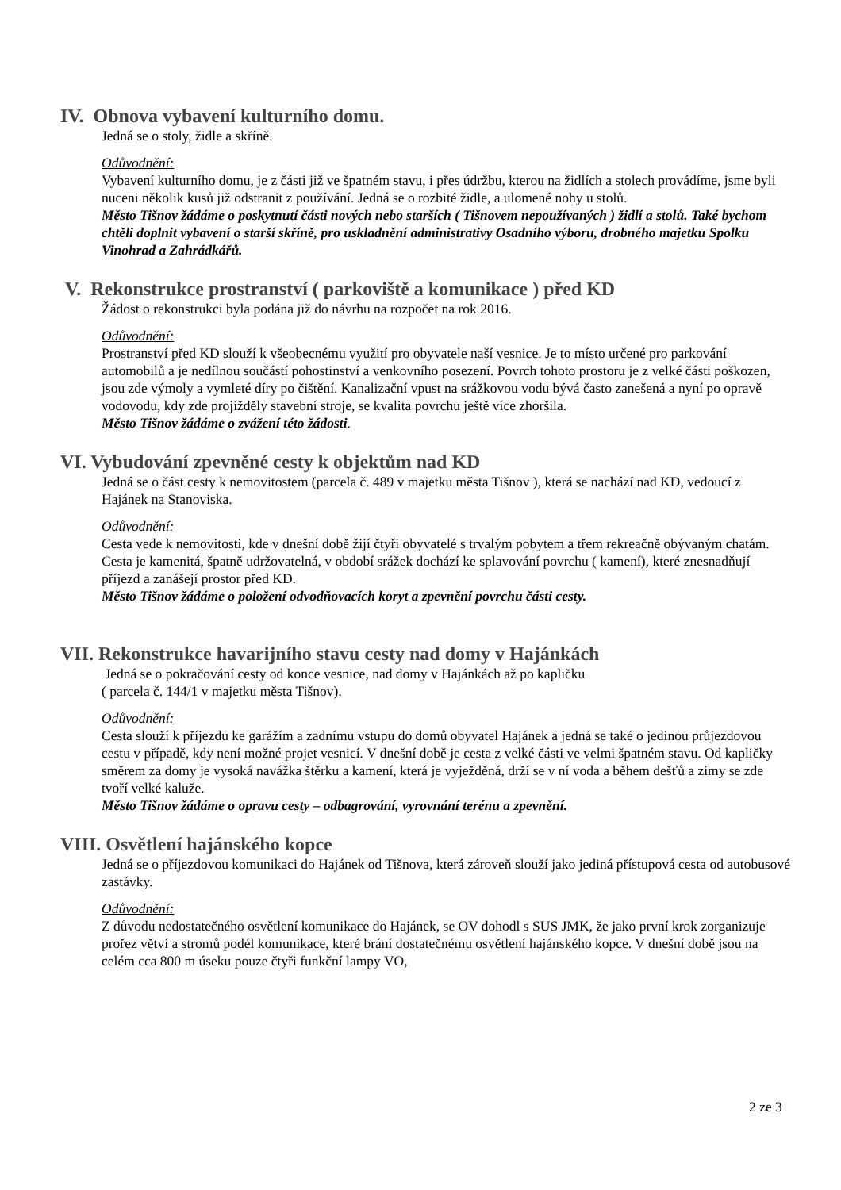IV. Obnova vybavení kulturního domu.
Jedná se o stoly, židle a skříně.
Odůvodnění:
Vybavení kulturního domu, je z části již ve špatném stavu, i přes údržbu, kterou na židlích a stolech provádíme, jsme byli nuceni několik kusů již odstranit z používání. Jedná se o rozbité židle, a ulomené nohy u stolů.
Město Tišnov žádáme o poskytnutí části nových nebo starších ( Tišnovem nepoužívaných ) židlí a stolů. Také bychom chtěli doplnit vybavení o starší skříně, pro uskladnění administrativy Osadního výboru, drobného majetku Spolku Vinohrad a Zahrádkářů.
V. Rekonstrukce prostranství ( parkoviště a komunikace ) před KD
Žádost o rekonstrukci byla podána již do návrhu na rozpočet na rok 2016.
Odůvodnění:
Prostranství před KD slouží k všeobecnému využití pro obyvatele naší vesnice. Je to místo určené pro parkování automobilů a je nedílnou součástí pohostinství a venkovního posezení. Povrch tohoto prostoru je z velké části poškozen, jsou zde výmoly a vymleté díry po čištění. Kanalizační vpust na srážkovou vodu bývá často zanešená a nyní po opravě vodovodu, kdy zde projížděly stavební stroje, se kvalita povrchu ještě více zhoršila.
Město Tišnov žádáme o zvážení této žádosti.
VI. Vybudování zpevněné cesty k objektům nad KD
Jedná se o část cesty k nemovitostem (parcela č. 489 v majetku města Tišnov ), která se nachází nad KD, vedoucí z Hajánek na Stanoviska.
Odůvodnění:
Cesta vede k nemovitosti, kde v dnešní době žijí čtyři obyvatelé s trvalým pobytem a třem rekreačně obývaným chatám. Cesta je kamenitá, špatně udržovatelná, v období srážek dochází ke splavování povrchu ( kamení), které znesnadňují příjezd a zanášejí prostor před KD.
Město Tišnov žádáme o položení odvodňovacích koryt a zpevnění povrchu části cesty.
VII. Rekonstrukce havarijního stavu cesty nad domy v Hajánkách
Jedná se o pokračování cesty od konce vesnice, nad domy v Hajánkách až po kapličku
( parcela č. 144/1 v majetku města Tišnov).
Odůvodnění:
Cesta slouží k příjezdu ke garážím a zadnímu vstupu do domů obyvatel Hajánek a jedná se také o jedinou průjezdovou cestu v případě, kdy není možné projet vesnicí. V dnešní době je cesta z velké části ve velmi špatném stavu. Od kapličky směrem za domy je vysoká navážka štěrku a kamení, která je vyježděná, drží se v ní voda a během dešťů a zimy se zde tvoří velké kaluže.
Město Tišnov žádáme o opravu cesty – odbagrování, vyrovnání terénu a zpevnění.
VIII. Osvětlení hajánského kopce
Jedná se o příjezdovou komunikaci do Hajánek od Tišnova, která zároveň slouží jako jediná přístupová cesta od autobusové zastávky.
Odůvodnění:
Z důvodu nedostatečného osvětlení komunikace do Hajánek, se OV dohodl s SUS JMK, že jako první krok zorganizuje prořez větví a stromů podél komunikace, které brání dostatečnému osvětlení hajánského kopce. V dnešní době jsou na celém cca 800 m úseku pouze čtyři funkční lampy VO,
2 ze 3